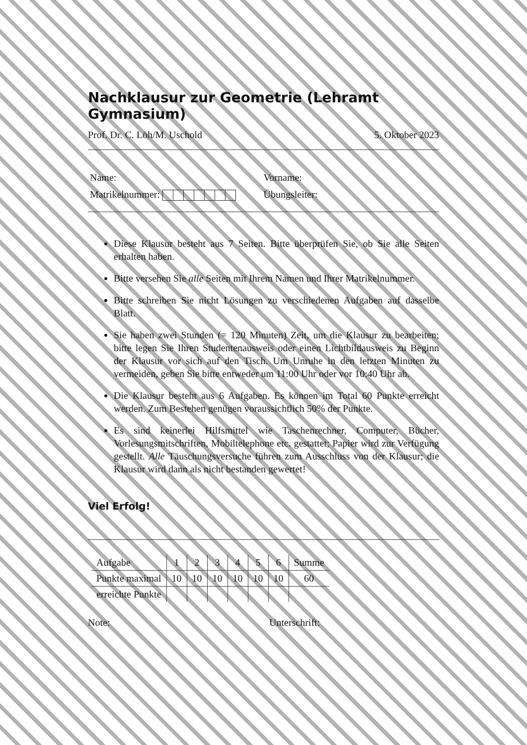Nachklausur zur Geometrie (Lehramt Gymnasium)
Prof. Dr. C. Löh/M. Uschold 5. Oktober 2023
Name:
Matrikelnummer:
Vorname:
Übungsleiter:
Diese Klausur besteht aus 7 Seiten. Bitte überprüfen Sie, ob Sie alle Seiten erhalten haben.
Bitte versehen Sie alle Seiten mit Ihrem Namen und Ihrer Matrikelnummer.
Bitte schreiben Sie nicht Lösungen zu verschiedenen Aufgaben auf dasselbe Blatt.
Sie haben zwei Stunden (= 120 Minuten) Zeit, um die Klausur zu bearbeiten; bitte legen Sie Ihren Studentenausweis oder einen Lichtbildausweis zu Beginn der Klausur vor sich auf den Tisch. Um Unruhe in den letzten Minuten zu vermeiden, geben Sie bitte entweder um 11:00 Uhr oder vor 10:40 Uhr ab.
Die Klausur besteht aus 6 Aufgaben. Es können im Total 60 Punkte erreicht werden. Zum Bestehen genügen voraussichtlich 50% der Punkte.
Es sind keinerlei Hilfsmittel wie Taschenrechner, Computer, Bücher, Vorlesungsmitschriften, Mobiltelephone etc. gestattet; Papier wird zur Verfügung gestellt. Alle Täuschungsversuche führen zum Ausschluss von der Klausur; die Klausur wird dann als nicht bestanden gewertet!
Viel Erfolg!
| Aufgabe | 1 | 2 | 3 | 4 | 5 | 6 | Summe |
| Punkte maximal | 10 | 10 | 10 | 10 | 10 | 10 | 60 |
| erreichte Punkte | | | | | | | |
Note: Unterschrift: